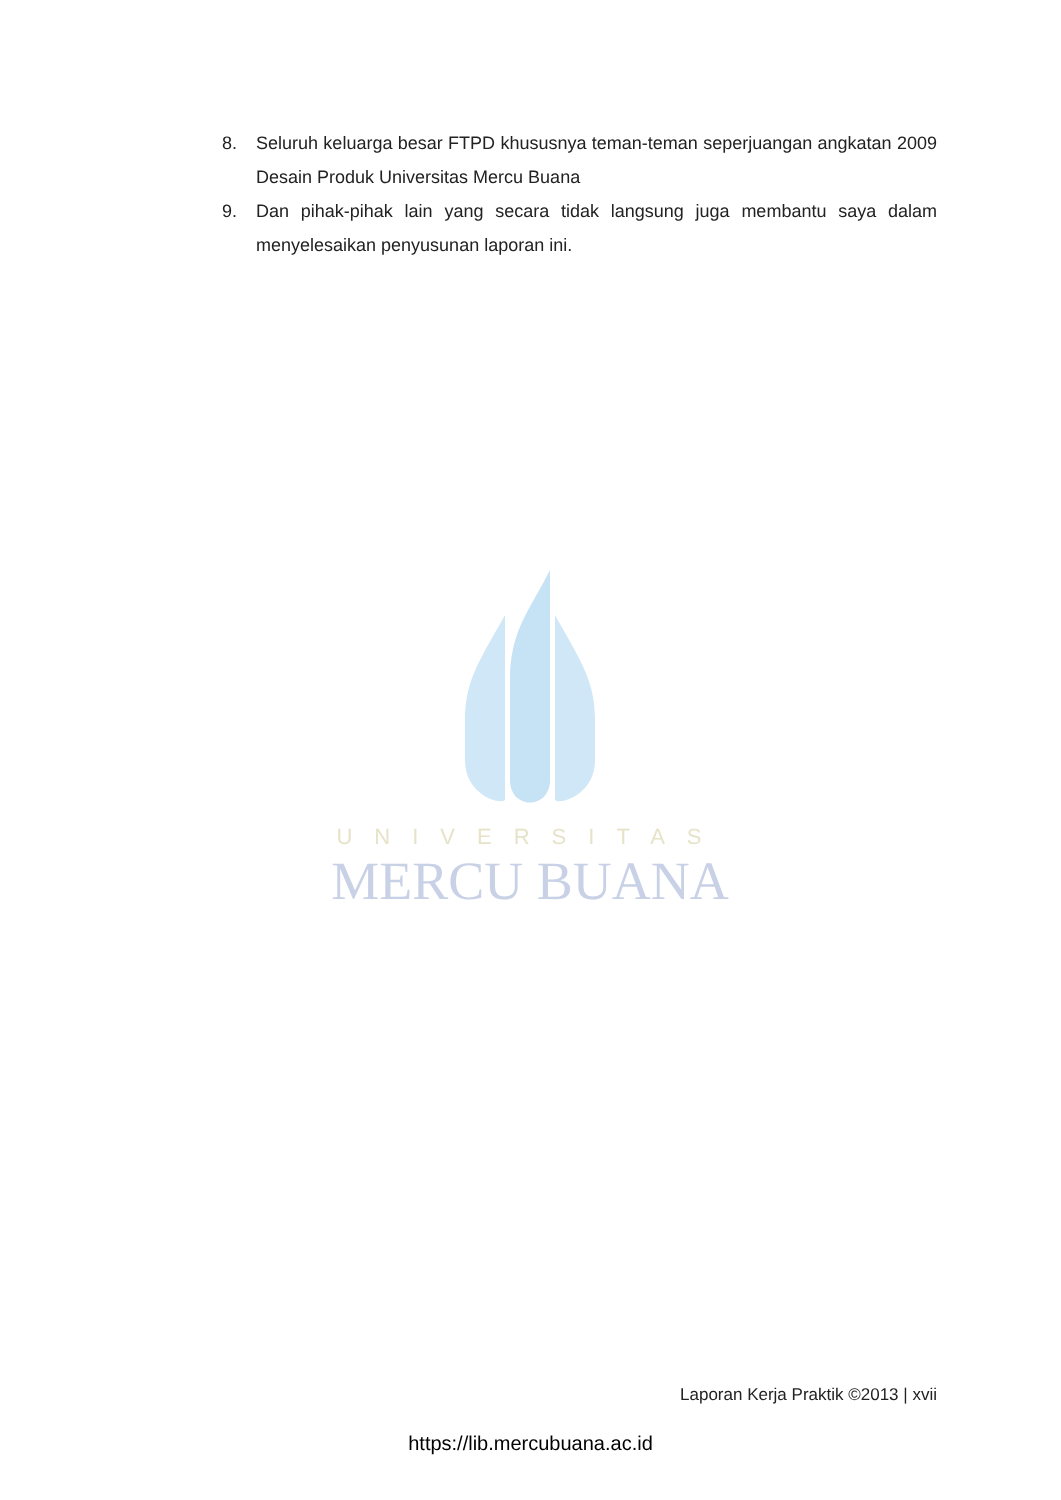8. Seluruh keluarga besar FTPD khususnya teman-teman seperjuangan angkatan 2009 Desain Produk Universitas Mercu Buana
9. Dan pihak-pihak lain yang secara tidak langsung juga membantu saya dalam menyelesaikan penyusunan laporan ini.
UNIVERSITAS
MERCU BUANA
Laporan Kerja Praktik ©2013 | xvii
https://lib.mercubuana.ac.id